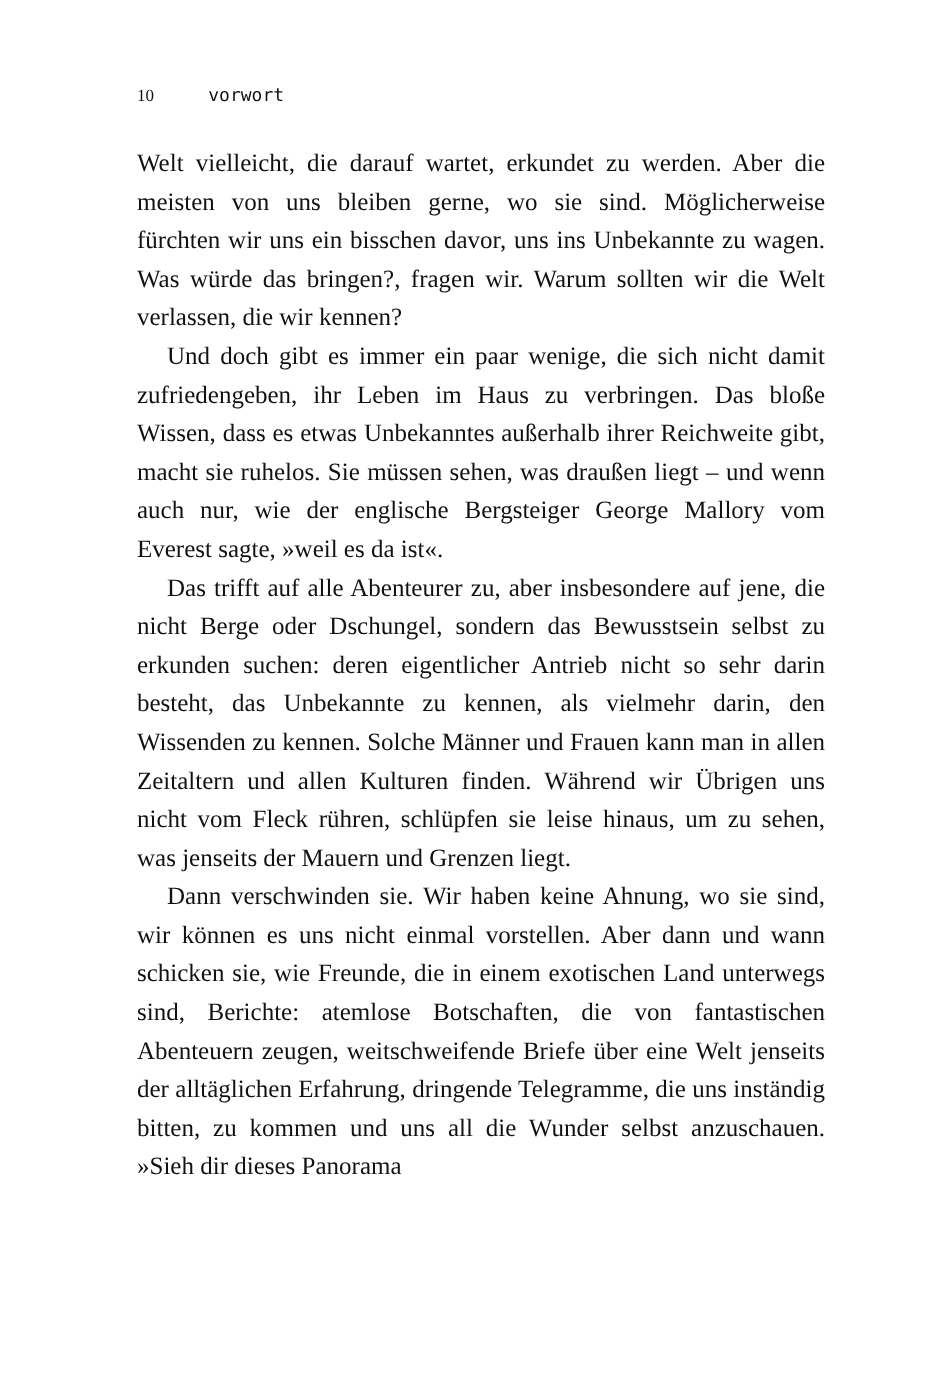10 vorwort
Welt vielleicht, die darauf wartet, erkundet zu werden. Aber die meisten von uns bleiben gerne, wo sie sind. Möglicherweise fürchten wir uns ein bisschen davor, uns ins Unbekannte zu wagen. Was würde das bringen?, fragen wir. Warum sollten wir die Welt verlassen, die wir kennen?
Und doch gibt es immer ein paar wenige, die sich nicht damit zufriedengeben, ihr Leben im Haus zu verbringen. Das bloße Wissen, dass es etwas Unbekanntes außerhalb ihrer Reichweite gibt, macht sie ruhelos. Sie müssen sehen, was draußen liegt – und wenn auch nur, wie der englische Bergsteiger George Mallory vom Everest sagte, »weil es da ist«.
Das trifft auf alle Abenteurer zu, aber insbesondere auf jene, die nicht Berge oder Dschungel, sondern das Bewusstsein selbst zu erkunden suchen: deren eigentlicher Antrieb nicht so sehr darin besteht, das Unbekannte zu kennen, als vielmehr darin, den Wissenden zu kennen. Solche Männer und Frauen kann man in allen Zeitaltern und allen Kulturen finden. Während wir Übrigen uns nicht vom Fleck rühren, schlüpfen sie leise hinaus, um zu sehen, was jenseits der Mauern und Grenzen liegt.
Dann verschwinden sie. Wir haben keine Ahnung, wo sie sind, wir können es uns nicht einmal vorstellen. Aber dann und wann schicken sie, wie Freunde, die in einem exotischen Land unterwegs sind, Berichte: atemlose Botschaften, die von fantastischen Abenteuern zeugen, weitschweifende Briefe über eine Welt jenseits der alltäglichen Erfahrung, dringende Telegramme, die uns inständig bitten, zu kommen und uns all die Wunder selbst anzuschauen. »Sieh dir dieses Panorama